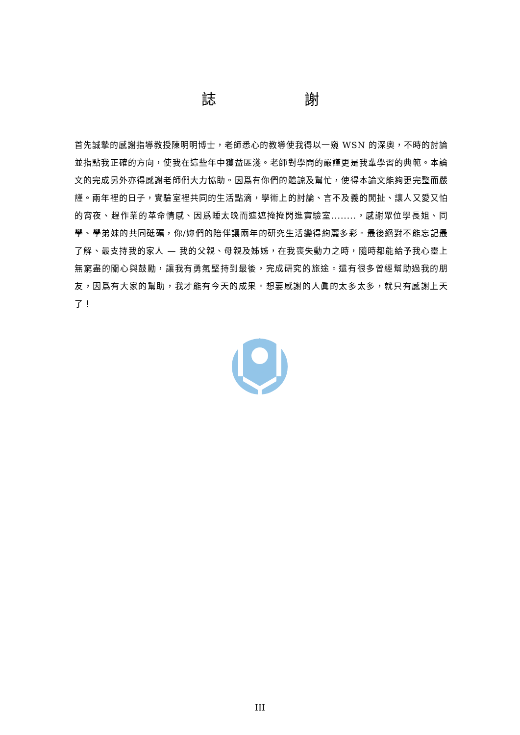誌謝
首先誠摯的感謝指導教授陳明明博士，老師悉心的教導使我得以一窺 WSN 的深奧，不時的討論並指點我正確的方向，使我在這些年中獲益匪淺。老師對學問的嚴謹更是我輩學習的典範。本論文的完成另外亦得感謝老師們大力協助。因爲有你們的體諒及幫忙，使得本論文能夠更完整而嚴謹。兩年裡的日子，實驗室裡共同的生活點滴，學術上的討論、言不及義的閒扯、讓人又愛又怕的宵夜、趕作業的革命情感、因爲睡太晚而遮遮掩掩閃進實驗室........，感謝眾位學長姐、同學、學弟妹的共同砥礪，你/妳們的陪伴讓兩年的研究生活變得絢麗多彩。最後絕對不能忘記最了解、最支持我的家人 — 我的父親、母親及姊姊，在我喪失動力之時，隨時都能給予我心靈上無窮盡的關心與鼓勵，讓我有勇氣堅持到最後，完成研究的旅途。還有很多曾經幫助過我的朋友，因爲有大家的幫助，我才能有今天的成果。想要感謝的人眞的太多太多，就只有感謝上天了！
III